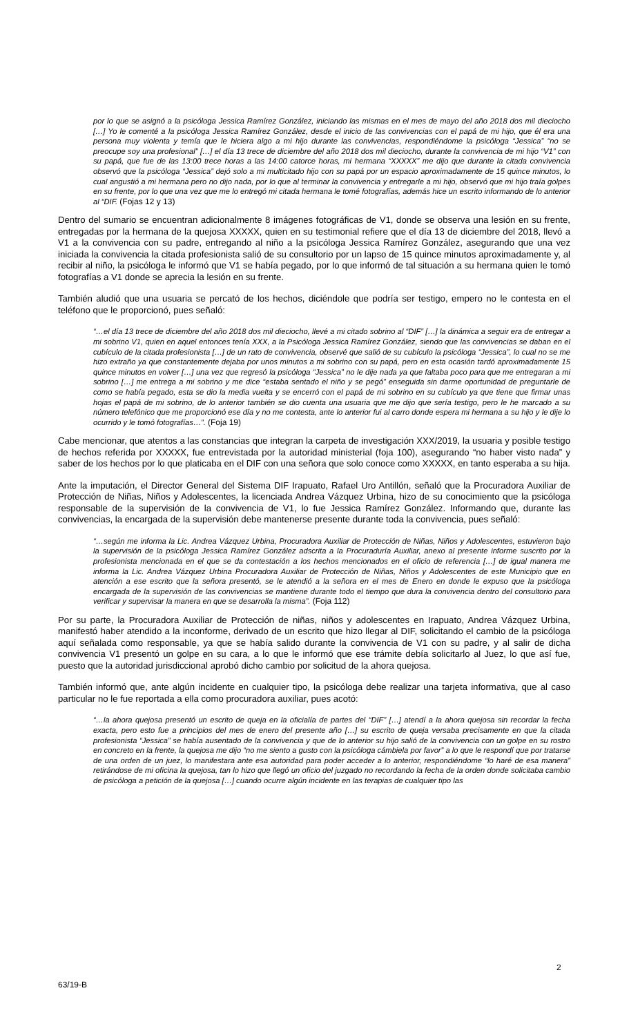por lo que se asignó a la psicóloga Jessica Ramírez González, iniciando las mismas en el mes de mayo del año 2018 dos mil dieciocho […] Yo le comenté a la psicóloga Jessica Ramírez González, desde el inicio de las convivencias con el papá de mi hijo, que él era una persona muy violenta y temía que le hiciera algo a mi hijo durante las convivencias, respondiéndome la psicóloga “Jessica” “no se preocupe soy una profesional” […] el día 13 trece de diciembre del año 2018 dos mil dieciocho, durante la convivencia de mi hijo “V1” con su papá, que fue de las 13:00 trece horas a las 14:00 catorce horas, mi hermana “XXXXX” me dijo que durante la citada convivencia observó que la psicóloga “Jessica” dejó solo a mi multicitado hijo con su papá por un espacio aproximadamente de 15 quince minutos, lo cual angustió a mi hermana pero no dijo nada, por lo que al terminar la convivencia y entregarle a mi hijo, observó que mi hijo traía golpes en su frente, por lo que una vez que me lo entregó mi citada hermana le tomé fotografías, además hice un escrito informando de lo anterior al “DIF. (Fojas 12 y 13)
Dentro del sumario se encuentran adicionalmente 8 imágenes fotográficas de V1, donde se observa una lesión en su frente, entregadas por la hermana de la quejosa XXXXX, quien en su testimonial refiere que el día 13 de diciembre del 2018, llevó a V1 a la convivencia con su padre, entregando al niño a la psicóloga Jessica Ramírez González, asegurando que una vez iniciada la convivencia la citada profesionista salió de su consultorio por un lapso de 15 quince minutos aproximadamente y, al recibir al niño, la psicóloga le informó que V1 se había pegado, por lo que informó de tal situación a su hermana quien le tomó fotografías a V1 donde se aprecia la lesión en su frente.
También aludió que una usuaria se percató de los hechos, diciéndole que podría ser testigo, empero no le contesta en el teléfono que le proporcionó, pues señaló:
“…el día 13 trece de diciembre del año 2018 dos mil dieciocho, llevé a mi citado sobrino al “DIF” […] la dinámica a seguir era de entregar a mi sobrino V1, quien en aquel entonces tenía XXX, a la Psicóloga Jessica Ramírez González, siendo que las convivencias se daban en el cubículo de la citada profesionista […] de un rato de convivencia, observé que salió de su cubículo la psicóloga “Jessica”, lo cual no se me hizo extraño ya que constantemente dejaba por unos minutos a mi sobrino con su papá, pero en esta ocasión tardó aproximadamente 15 quince minutos en volver […] una vez que regresó la psicóloga “Jessica” no le dije nada ya que faltaba poco para que me entregaran a mi sobrino […] me entrega a mi sobrino y me dice “estaba sentado el niño y se pegó” enseguida sin darme oportunidad de preguntarle de como se había pegado, esta se dio la media vuelta y se encerró con el papá de mi sobrino en su cubículo ya que tiene que firmar unas hojas el papá de mi sobrino, de lo anterior también se dio cuenta una usuaria que me dijo que sería testigo, pero le he marcado a su número telefónico que me proporcionó ese día y no me contesta, ante lo anterior fui al carro donde espera mi hermana a su hijo y le dije lo ocurrido y le tomó fotografías…”. (Foja 19)
Cabe mencionar, que atentos a las constancias que integran la carpeta de investigación XXX/2019, la usuaria y posible testigo de hechos referida por XXXXX, fue entrevistada por la autoridad ministerial (foja 100), asegurando “no haber visto nada” y saber de los hechos por lo que platicaba en el DIF con una señora que solo conoce como XXXXX, en tanto esperaba a su hija.
Ante la imputación, el Director General del Sistema DIF Irapuato, Rafael Uro Antillón, señaló que la Procuradora Auxiliar de Protección de Niñas, Niños y Adolescentes, la licenciada Andrea Vázquez Urbina, hizo de su conocimiento que la psicóloga responsable de la supervisión de la convivencia de V1, lo fue Jessica Ramírez González. Informando que, durante las convivencias, la encargada de la supervisión debe mantenerse presente durante toda la convivencia, pues señaló:
“…según me informa la Lic. Andrea Vázquez Urbina, Procuradora Auxiliar de Protección de Niñas, Niños y Adolescentes, estuvieron bajo la supervisión de la psicóloga Jessica Ramírez González adscrita a la Procuraduría Auxiliar, anexo al presente informe suscrito por la profesionista mencionada en el que se da contestación a los hechos mencionados en el oficio de referencia […] de igual manera me informa la Lic. Andrea Vázquez Urbina Procuradora Auxiliar de Protección de Niñas, Niños y Adolescentes de este Municipio que en atención a ese escrito que la señora presentó, se le atendió a la señora en el mes de Enero en donde le expuso que la psicóloga encargada de la supervisión de las convivencias se mantiene durante todo el tiempo que dura la convivencia dentro del consultorio para verificar y supervisar la manera en que se desarrolla la misma”. (Foja 112)
Por su parte, la Procuradora Auxiliar de Protección de niñas, niños y adolescentes en Irapuato, Andrea Vázquez Urbina, manifestó haber atendido a la inconforme, derivado de un escrito que hizo llegar al DIF, solicitando el cambio de la psicóloga aquí señalada como responsable, ya que se había salido durante la convivencia de V1 con su padre, y al salir de dicha convivencia V1 presentó un golpe en su cara, a lo que le informó que ese trámite debía solicitarlo al Juez, lo que así fue, puesto que la autoridad jurisdiccional aprobó dicho cambio por solicitud de la ahora quejosa.
También informó que, ante algún incidente en cualquier tipo, la psicóloga debe realizar una tarjeta informativa, que al caso particular no le fue reportada a ella como procuradora auxiliar, pues acotó:
“…la ahora quejosa presentó un escrito de queja en la oficialía de partes del “DIF” […] atendí a la ahora quejosa sin recordar la fecha exacta, pero esto fue a principios del mes de enero del presente año […] su escrito de queja versaba precisamente en que la citada profesionista “Jessica” se había ausentado de la convivencia y que de lo anterior su hijo salió de la convivencia con un golpe en su rostro en concreto en la frente, la quejosa me dijo “no me siento a gusto con la psicóloga cámbiela por favor” a lo que le respondí que por tratarse de una orden de un juez, lo manifestara ante esa autoridad para poder acceder a lo anterior, respondiéndome “lo haré de esa manera” retirándose de mi oficina la quejosa, tan lo hizo que llegó un oficio del juzgado no recordando la fecha de la orden donde solicitaba cambio de psicóloga a petición de la quejosa […] cuando ocurre algún incidente en las terapias de cualquier tipo las
2
63/19-B